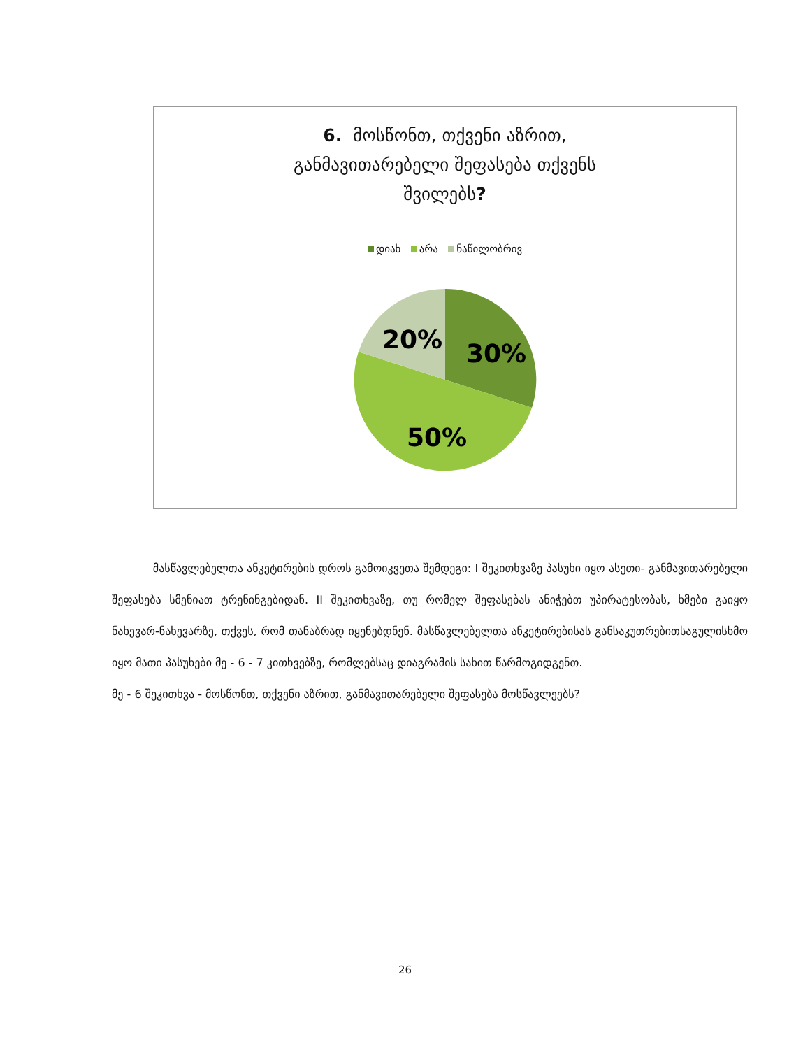6. მოსწონთ, თქვენი აზრით,
განმავითარებელი შეფასება თქვენს
შვილებს?
დიახ არა ნაწილობრივ
20%
30%
50%
მასწავლებელთა ანკეტირების დროს გამოიკვეთა შემდეგი: I შეკითხვაზე პასუხი იყო ასეთი- განმავითარებელი შეფასება სმენიათ ტრენინგებიდან. II შეკითხვაზე, თუ რომელ შეფასებას ანიჭებთ უპირატესობას, ხმები გაიყო ნახევარ-ნახევარზე, თქვეს, რომ თანაბრად იყენებდნენ. მასწავლებელთა ანკეტირებისას განსაკუთრებითსაგულისხმო იყო მათი პასუხები მე - 6 - 7 კითხვებზე, რომლებსაც დიაგრამის სახით წარმოგიდგენთ.
მე - 6 შეკითხვა - მოსწონთ, თქვენი აზრით, განმავითარებელი შეფასება მოსწავლეებს?
26